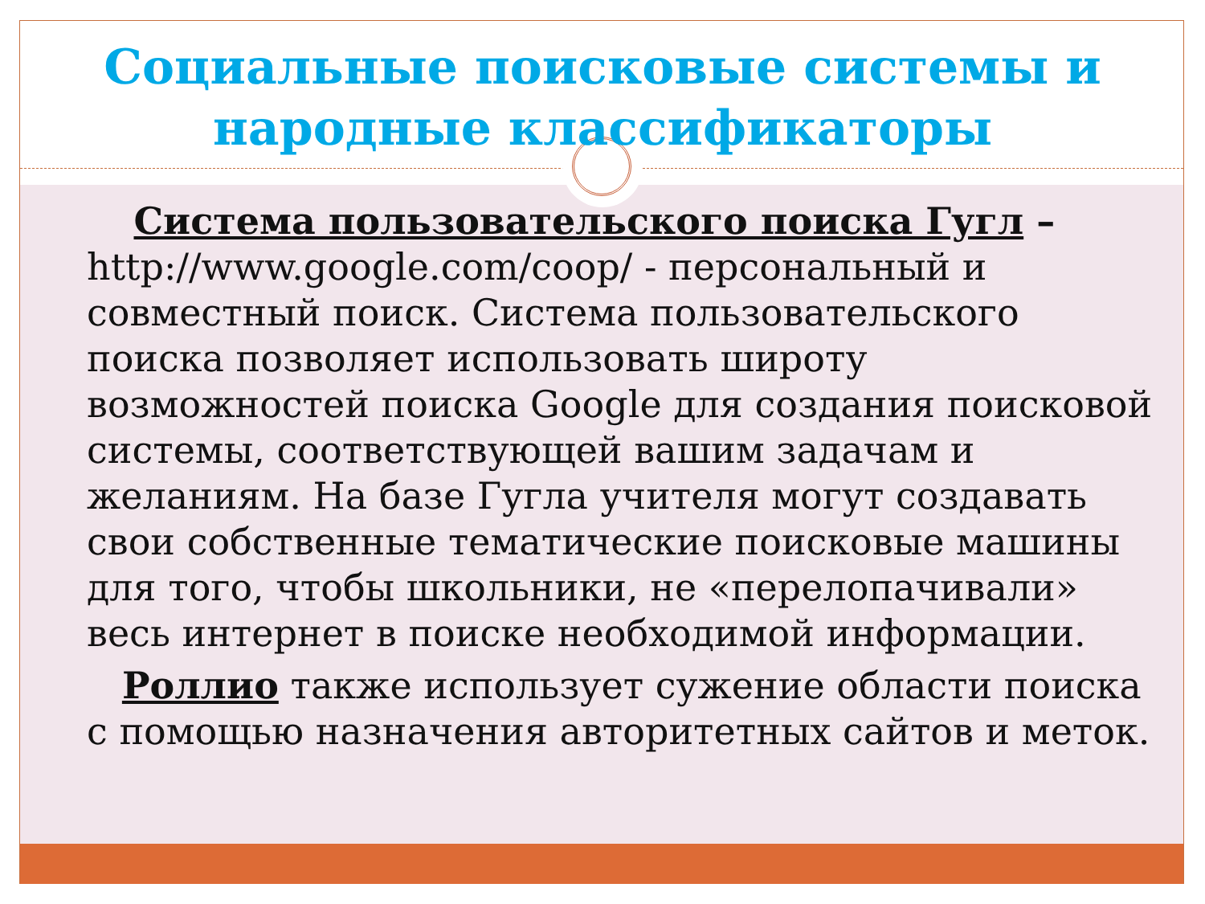Социальные поисковые системы и
народные классификаторы
Система пользовательского поиска Гугл – http://www.google.com/coop/ - персональный и совместный поиск. Система пользовательского поиска позволяет использовать широту возможностей поиска Google для создания поисковой системы, соответствующей вашим задачам и желаниям. На базе Гугла учителя могут создавать свои собственные тематические поисковые машины для того, чтобы школьники, не «перелопачивали» весь интернет в поиске необходимой информации.
Роллио также использует сужение области поиска с помощью назначения авторитетных сайтов и меток.